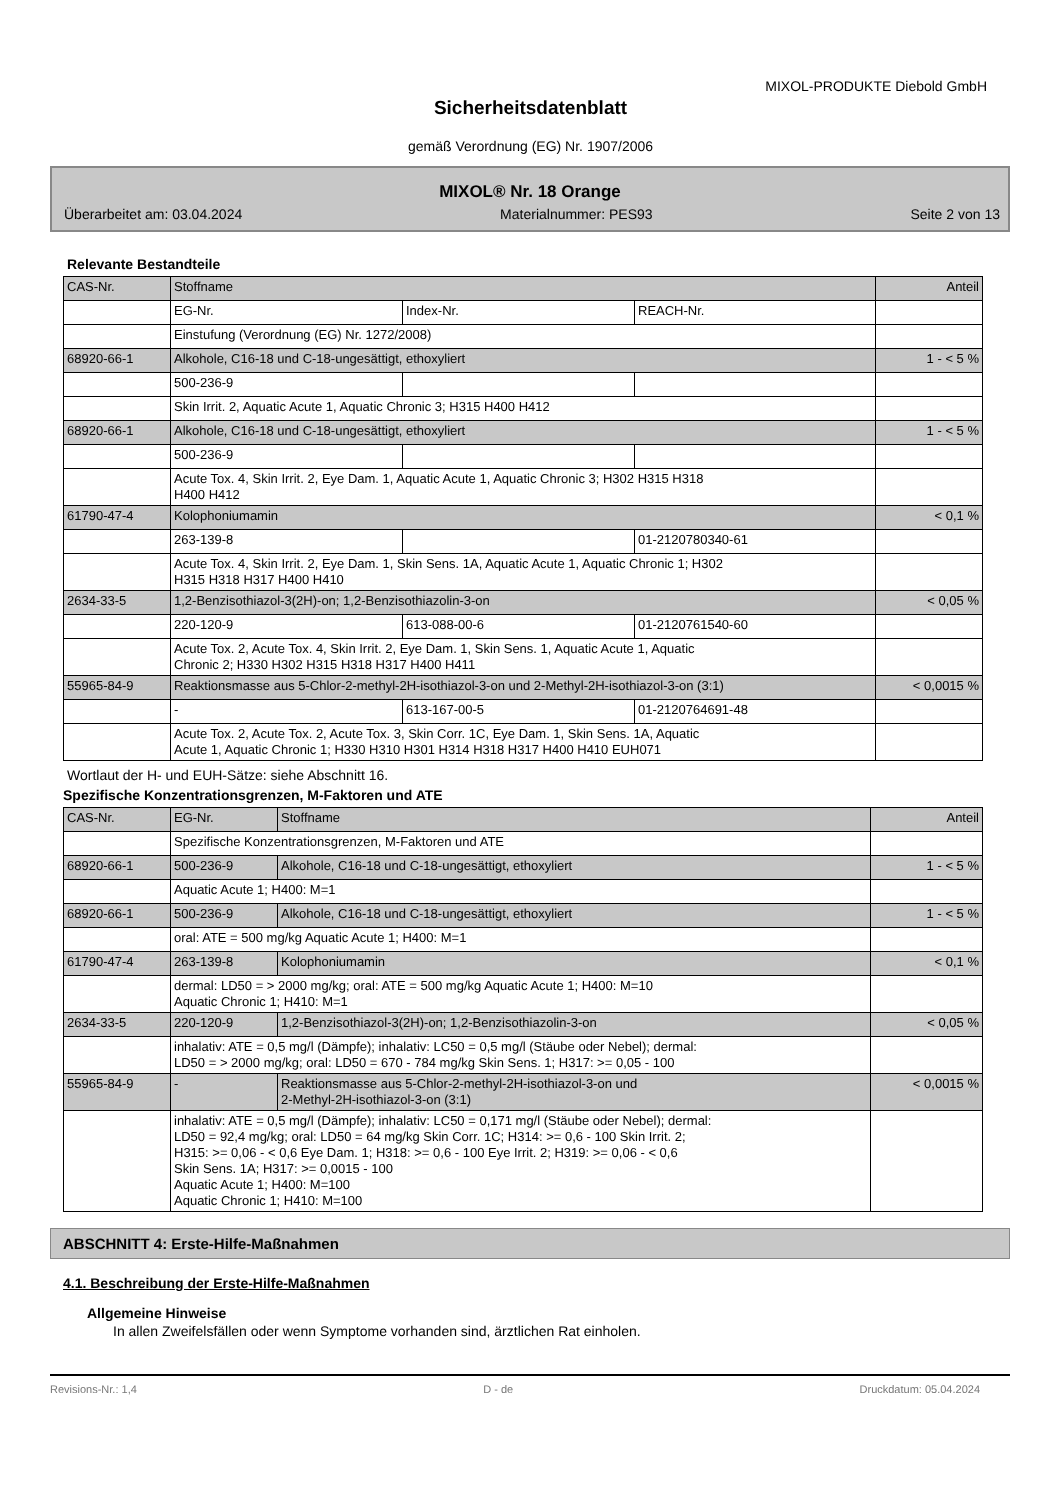MIXOL-PRODUKTE Diebold GmbH
Sicherheitsdatenblatt
gemäß Verordnung (EG) Nr. 1907/2006
MIXOL® Nr. 18 Orange
Überarbeitet am: 03.04.2024 Materialnummer: PES93 Seite 2 von 13
Relevante Bestandteile
| CAS-Nr. | Stoffname | | | Anteil |
| | EG-Nr. | Index-Nr. | REACH-Nr. | |
| | Einstufung (Verordnung (EG) Nr. 1272/2008) | | | |
| 68920-66-1 | Alkohole, C16-18 und C-18-ungesättigt, ethoxyliert | | | 1 - < 5 % |
| | 500-236-9 | | | |
| | Skin Irrit. 2, Aquatic Acute 1, Aquatic Chronic 3; H315 H400 H412 | | | |
| 68920-66-1 | Alkohole, C16-18 und C-18-ungesättigt, ethoxyliert | | | 1 - < 5 % |
| | 500-236-9 | | | |
| | Acute Tox. 4, Skin Irrit. 2, Eye Dam. 1, Aquatic Acute 1, Aquatic Chronic 3; H302 H315 H318 H400 H412 | | | |
| 61790-47-4 | Kolophoniumamin | | | < 0,1 % |
| | 263-139-8 | | 01-2120780340-61 | |
| | Acute Tox. 4, Skin Irrit. 2, Eye Dam. 1, Skin Sens. 1A, Aquatic Acute 1, Aquatic Chronic 1; H302 H315 H318 H317 H400 H410 | | | |
| 2634-33-5 | 1,2-Benzisothiazol-3(2H)-on; 1,2-Benzisothiazolin-3-on | | | < 0,05 % |
| | 220-120-9 | 613-088-00-6 | 01-2120761540-60 | |
| | Acute Tox. 2, Acute Tox. 4, Skin Irrit. 2, Eye Dam. 1, Skin Sens. 1, Aquatic Acute 1, Aquatic Chronic 2; H330 H302 H315 H318 H317 H400 H411 | | | |
| 55965-84-9 | Reaktionsmasse aus 5-Chlor-2-methyl-2H-isothiazol-3-on und 2-Methyl-2H-isothiazol-3-on (3:1) | | | < 0,0015 % |
| | - | 613-167-00-5 | 01-2120764691-48 | |
| | Acute Tox. 2, Acute Tox. 2, Acute Tox. 3, Skin Corr. 1C, Eye Dam. 1, Skin Sens. 1A, Aquatic Acute 1, Aquatic Chronic 1; H330 H310 H301 H314 H318 H317 H400 H410 EUH071 | | | |
Wortlaut der H- und EUH-Sätze: siehe Abschnitt 16.
Spezifische Konzentrationsgrenzen, M-Faktoren und ATE
| CAS-Nr. | EG-Nr. | Stoffname | Anteil |
| | Spezifische Konzentrationsgrenzen, M-Faktoren und ATE | | |
| 68920-66-1 | 500-236-9 | Alkohole, C16-18 und C-18-ungesättigt, ethoxyliert | 1 - < 5 % |
| | Aquatic Acute 1; H400: M=1 | | |
| 68920-66-1 | 500-236-9 | Alkohole, C16-18 und C-18-ungesättigt, ethoxyliert | 1 - < 5 % |
| | oral: ATE = 500 mg/kg Aquatic Acute 1; H400: M=1 | | |
| 61790-47-4 | 263-139-8 | Kolophoniumamin | < 0,1 % |
| | dermal: LD50 = > 2000 mg/kg; oral: ATE = 500 mg/kg Aquatic Acute 1; H400: M=10 Aquatic Chronic 1; H410: M=1 | | |
| 2634-33-5 | 220-120-9 | 1,2-Benzisothiazol-3(2H)-on; 1,2-Benzisothiazolin-3-on | < 0,05 % |
| | inhalativ: ATE = 0,5 mg/l (Dämpfe); inhalativ: LC50 = 0,5 mg/l (Stäube oder Nebel); dermal: LD50 = > 2000 mg/kg; oral: LD50 = 670 - 784 mg/kg Skin Sens. 1; H317: >= 0,05 - 100 | | |
| 55965-84-9 | - | Reaktionsmasse aus 5-Chlor-2-methyl-2H-isothiazol-3-on und 2-Methyl-2H-isothiazol-3-on (3:1) | < 0,0015 % |
| | inhalativ: ATE = 0,5 mg/l (Dämpfe); inhalativ: LC50 = 0,171 mg/l (Stäube oder Nebel); dermal: LD50 = 92,4 mg/kg; oral: LD50 = 64 mg/kg Skin Corr. 1C; H314: >= 0,6 - 100 Skin Irrit. 2; H315: >= 0,06 - < 0,6 Eye Dam. 1; H318: >= 0,6 - 100 Eye Irrit. 2; H319: >= 0,06 - < 0,6 Skin Sens. 1A; H317: >= 0,0015 - 100 Aquatic Acute 1; H400: M=100 Aquatic Chronic 1; H410: M=100 | | |
ABSCHNITT 4: Erste-Hilfe-Maßnahmen
4.1. Beschreibung der Erste-Hilfe-Maßnahmen
Allgemeine Hinweise
In allen Zweifelsfällen oder wenn Symptome vorhanden sind, ärztlichen Rat einholen.
Revisions-Nr.: 1,4 D - de Druckdatum: 05.04.2024